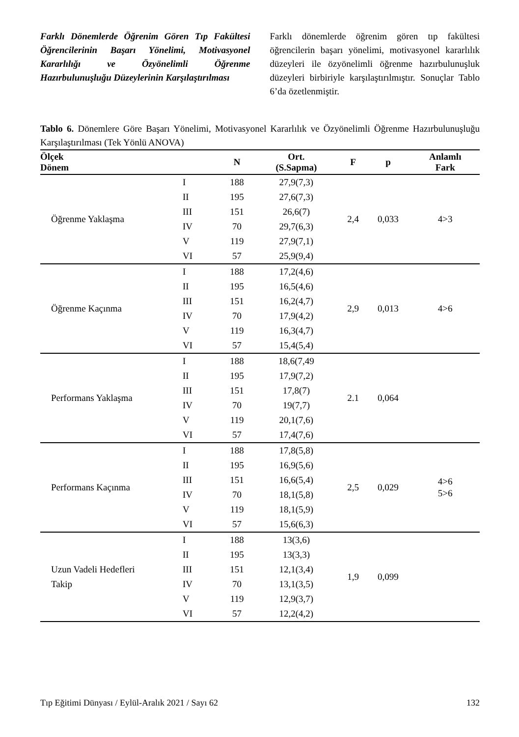Farklı Dönemlerde Öğrenim Gören Tıp Fakültesi Öğrencilerinin Başarı Yönelimi, Motivasyonel Kararlılığı ve Özyönelimli Öğrenme Hazırbulunuşluğu Düzeylerinin Karşılaştırılması
Farklı dönemlerde öğrenim gören tıp fakültesi öğrencilerin başarı yönelimi, motivasyonel kararlılık düzeyleri ile özyönelimli öğrenme hazırbulunuşluk düzeyleri birbiriyle karşılaştırılmıştır. Sonuçlar Tablo 6’da özetlenmiştir.
Tablo 6. Dönemlere Göre Başarı Yönelimi, Motivasyonel Kararlılık ve Özyönelimli Öğrenme Hazırbulunuşluğu Karşılaştırılması (Tek Yönlü ANOVA)
| Ölçek Dönem | | N | Ort. (S.Sapma) | F | p | Anlamlı Fark |
| --- | --- | --- | --- | --- | --- | --- |
| Öğrenme Yaklaşma | I | 188 | 27,9(7,3) | 2,4 | 0,033 | 4>3 |
| | II | 195 | 27,6(7,3) | | | |
| | III | 151 | 26,6(7) | | | |
| | IV | 70 | 29,7(6,3) | | | |
| | V | 119 | 27,9(7,1) | | | |
| | VI | 57 | 25,9(9,4) | | | |
| Öğrenme Kaçınma | I | 188 | 17,2(4,6) | 2,9 | 0,013 | 4>6 |
| | II | 195 | 16,5(4,6) | | | |
| | III | 151 | 16,2(4,7) | | | |
| | IV | 70 | 17,9(4,2) | | | |
| | V | 119 | 16,3(4,7) | | | |
| | VI | 57 | 15,4(5,4) | | | |
| Performans Yaklaşma | I | 188 | 18,6(7,49 | 2.1 | 0,064 | |
| | II | 195 | 17,9(7,2) | | | |
| | III | 151 | 17,8(7) | | | |
| | IV | 70 | 19(7,7) | | | |
| | V | 119 | 20,1(7,6) | | | |
| | VI | 57 | 17,4(7,6) | | | |
| Performans Kaçınma | I | 188 | 17,8(5,8) | 2,5 | 0,029 | 4>6 5>6 |
| | II | 195 | 16,9(5,6) | | | |
| | III | 151 | 16,6(5,4) | | | |
| | IV | 70 | 18,1(5,8) | | | |
| | V | 119 | 18,1(5,9) | | | |
| | VI | 57 | 15,6(6,3) | | | |
| Uzun Vadeli Hedefleri Takip | I | 188 | 13(3,6) | 1,9 | 0,099 | |
| | II | 195 | 13(3,3) | | | |
| | III | 151 | 12,1(3,4) | | | |
| | IV | 70 | 13,1(3,5) | | | |
| | V | 119 | 12,9(3,7) | | | |
| | VI | 57 | 12,2(4,2) | | | |
Tıp Eğitimi Dünyası / Eylül-Aralık 2021 / Sayı 62 132